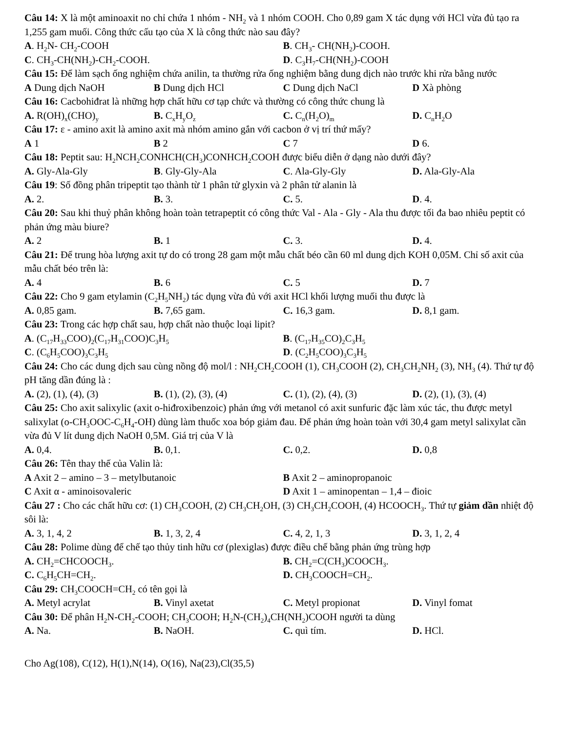Câu 14: X là một aminoaxit no chỉ chứa 1 nhóm - NH<sub>2</sub> và 1 nhóm COOH. Cho 0,89 gam X tác dụng với HCl vừa đủ tạo ra 1,255 gam muối. Công thức cấu tạo của X là công thức nào sau đây?
A. H<sub>2</sub>N- CH<sub>2</sub>-COOH B. CH<sub>3</sub>- CH(NH<sub>2</sub>)-COOH.
C. CH<sub>3</sub>-CH(NH<sub>2</sub>)-CH<sub>2</sub>-COOH. D. C<sub>3</sub>H<sub>7</sub>-CH(NH<sub>2</sub>)-COOH
Câu 15: Để làm sạch ống nghiệm chứa anilin, ta thường rửa ống nghiệm bằng dung dịch nào trước khi rửa bằng nước
A Dung dịch NaOH B Dung dịch HCl C Dung dịch NaCl D Xà phòng
Câu 16: Cacbohiđrat là những hợp chất hữu cơ tạp chức và thường có công thức chung là
A. R(OH)<sub>x</sub>(CHO)<sub>y</sub> B. C<sub>x</sub>H<sub>y</sub>O<sub>z</sub> C. C<sub>n</sub>(H<sub>2</sub>O)<sub>m</sub> D. C<sub>n</sub>H<sub>2</sub>O
Câu 17: ε - amino axit là amino axit mà nhóm amino gắn với cacbon ở vị trí thứ mấy?
A 1 B 2 C 7 D 6.
Câu 18: Peptit sau: H<sub>2</sub>NCH<sub>2</sub>CONHCH(CH<sub>3</sub>)CONHCH<sub>2</sub>COOH được biểu diễn ở dạng nào dưới đây?
A. Gly-Ala-Gly B. Gly-Gly-Ala C. Ala-Gly-Gly D. Ala-Gly-Ala
Câu 19: Số đồng phân tripeptit tạo thành từ 1 phân tử glyxin và 2 phân tử alanin là
A. 2. B. 3. C. 5. D. 4.
Câu 20: Sau khi thuỷ phân không hoàn toàn tetrapeptit có công thức Val - Ala - Gly - Ala thu được tối đa bao nhiêu peptit có phản ứng màu biure?
A. 2 B. 1 C. 3. D. 4.
Câu 21: Để trung hòa lượng axit tự do có trong 28 gam một mẫu chất béo cần 60 ml dung dịch KOH 0,05M. Chỉ số axit của mẫu chất béo trên là:
A. 4 B. 6 C. 5 D. 7
Câu 22: Cho 9 gam etylamin (C<sub>2</sub>H<sub>5</sub>NH<sub>2</sub>) tác dụng vừa đủ với axit HCl khối lượng muối thu được là
A. 0,85 gam. B. 7,65 gam. C. 16,3 gam. D. 8,1 gam.
Câu 23: Trong các hợp chất sau, hợp chất nào thuộc loại lipit?
A. (C<sub>17</sub>H<sub>33</sub>COO)<sub>2</sub>(C<sub>17</sub>H<sub>31</sub>COO)C<sub>3</sub>H<sub>5</sub> B. (C<sub>17</sub>H<sub>35</sub>CO)<sub>2</sub>C<sub>3</sub>H<sub>5</sub>
C. (C<sub>6</sub>H<sub>5</sub>COO)<sub>3</sub>C<sub>3</sub>H<sub>5</sub> D. (C<sub>2</sub>H<sub>5</sub>COO)<sub>3</sub>C<sub>3</sub>H<sub>5</sub>
Câu 24: Cho các dung dịch sau cùng nồng độ mol/l : NH<sub>2</sub>CH<sub>2</sub>COOH (1), CH<sub>3</sub>COOH (2), CH<sub>3</sub>CH<sub>2</sub>NH<sub>2</sub> (3), NH<sub>3</sub> (4). Thứ tự độ pH tăng dần đúng là :
A. (2), (1), (4), (3) B. (1), (2), (3), (4) C. (1), (2), (4), (3) D. (2), (1), (3), (4)
Câu 25: Cho axit salixylic (axit o-hiđroxibenzoic) phản ứng với metanol có axit sunfuric đặc làm xúc tác, thu được metyl salixylat (o-CH<sub>3</sub>OOC-C<sub>6</sub>H<sub>4</sub>-OH) dùng làm thuốc xoa bóp giảm đau. Để phản ứng hoàn toàn với 30,4 gam metyl salixylat cần vừa đủ V lít dung dịch NaOH 0,5M. Giá trị của V là
A. 0,4. B. 0,1. C. 0,2. D. 0,8
Câu 26: Tên thay thế của Valin là:
A Axit 2 – amino – 3 – metylbutanoic B Axit 2 – aminopropanoic
C Axit α - aminoisovaleric D Axit 1 – aminopentan – 1,4 – đioic
Câu 27 : Cho các chất hữu cơ: (1) CH<sub>3</sub>COOH, (2) CH<sub>3</sub>CH<sub>2</sub>OH, (3) CH<sub>3</sub>CH<sub>2</sub>COOH, (4) HCOOCH<sub>3</sub>. Thứ tự giảm dần nhiệt độ sôi là:
A. 3, 1, 4, 2 B. 1, 3, 2, 4 C. 4, 2, 1, 3 D. 3, 1, 2, 4
Câu 28: Polime dùng để chế tạo thủy tinh hữu cơ (plexiglas) được điều chế bằng phản ứng trùng hợp
A. CH<sub>2</sub>=CHCOOCH<sub>3</sub>. B. CH<sub>2</sub>=C(CH<sub>3</sub>)COOCH<sub>3</sub>.
C. C<sub>6</sub>H<sub>5</sub>CH=CH<sub>2</sub>. D. CH<sub>3</sub>COOCH=CH<sub>2</sub>.
Câu 29: CH<sub>3</sub>COOCH=CH<sub>2</sub> có tên gọi là
A. Metyl acrylat B. Vinyl axetat C. Metyl propionat D. Vinyl fomat
Câu 30: Để phân H<sub>2</sub>N-CH<sub>2</sub>-COOH; CH<sub>3</sub>COOH; H<sub>2</sub>N-(CH<sub>2</sub>)<sub>4</sub>CH(NH<sub>2</sub>)COOH người ta dùng
A. Na. B. NaOH. C. quì tím. D. HCl.
Cho Ag(108), C(12), H(1),N(14), O(16), Na(23),Cl(35,5)